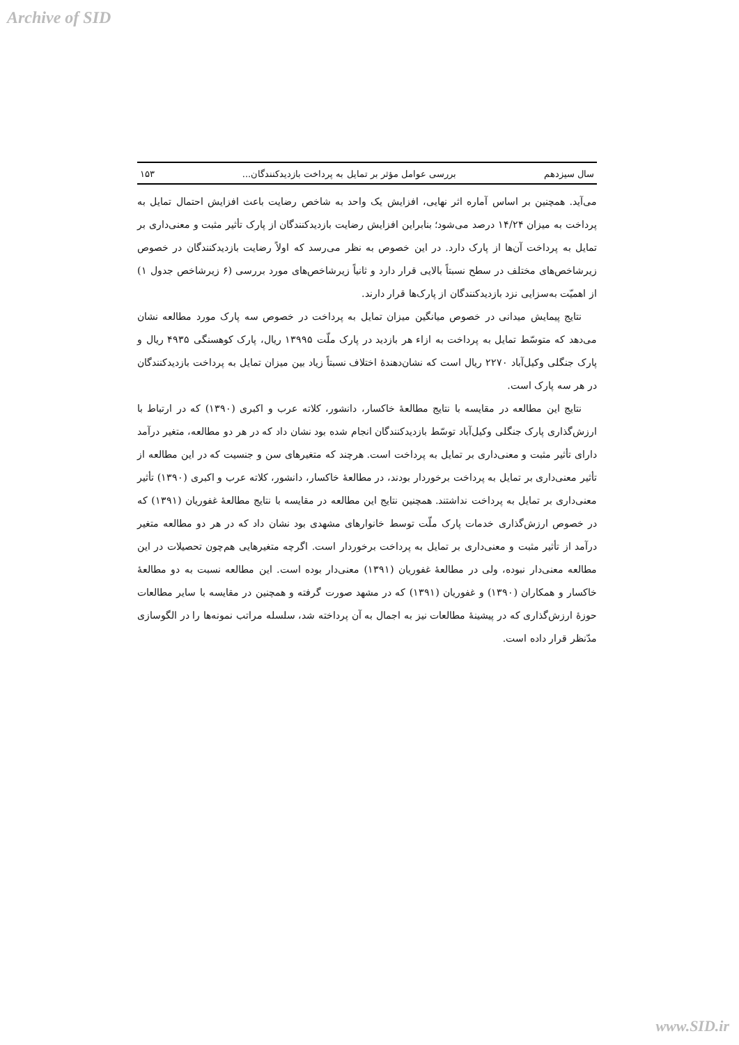Archive of SID
سال سیزدهم بررسی عوامل مؤثر بر تمایل به پرداخت بازدیدکنندگان... ۱۵۳
می‌آید. همچنین بر اساس آماره اثر نهایی، افزایش یک واحد به شاخص رضایت باعث افزایش احتمال تمایل به پرداخت به میزان ۱۴/۲۴ درصد می‌شود؛ بنابراین افزایش رضایت بازدیدکنندگان از پارک تأثیر مثبت و معنی‌داری بر تمایل به پرداخت آن‌ها از پارک دارد. در این خصوص به نظر می‌رسد که اولاً رضایت بازدیدکنندگان در خصوص زیرشاخص‌های مختلف در سطح نسبتاً بالایی قرار دارد و ثانیاً زیرشاخص‌های مورد بررسی (۶ زیرشاخص جدول ۱) از اهمیّت به‌سزایی نزد بازدیدکنندگان از پارک‌ها قرار دارند.
نتایج پیمایش میدانی در خصوص میانگین میزان تمایل به پرداخت در خصوص سه پارک مورد مطالعه نشان می‌دهد که متوسّط تمایل به پرداخت به ازاء هر بازدید در پارک ملّت ۱۳۹۹۵ ریال، پارک کوهسنگی ۴۹۳۵ ریال و پارک جنگلی وکیل‌آباد ۲۲۷۰ ریال است که نشان‌دهندهٔ اختلاف نسبتاً زیاد بین میزان تمایل به پرداخت بازدیدکنندگان در هر سه پارک است.
نتایج این مطالعه در مقایسه با نتایج مطالعهٔ خاکسار، دانشور، کلاته عرب و اکبری (۱۳۹۰) که در ارتباط با ارزش‌گذاری پارک جنگلی وکیل‌آباد توسّط بازدیدکنندگان انجام شده بود نشان داد که در هر دو مطالعه، متغیر درآمد دارای تأثیر مثبت و معنی‌داری بر تمایل به پرداخت است. هرچند که متغیرهای سن و جنسیت که در این مطالعه از تأثیر معنی‌داری بر تمایل به پرداخت برخوردار بودند، در مطالعهٔ خاکسار، دانشور، کلاته عرب و اکبری (۱۳۹۰) تأثیر معنی‌داری بر تمایل به پرداخت نداشتند. همچنین نتایج این مطالعه در مقایسه با نتایج مطالعهٔ غفوریان (۱۳۹۱) که در خصوص ارزش‌گذاری خدمات پارک ملّت توسط خانوارهای مشهدی بود نشان داد که در هر دو مطالعه متغیر درآمد از تأثیر مثبت و معنی‌داری بر تمایل به پرداخت برخوردار است. اگرچه متغیرهایی هم‌چون تحصیلات در این مطالعه معنی‌دار نبوده، ولی در مطالعهٔ غفوریان (۱۳۹۱) معنی‌دار بوده است. این مطالعه نسبت به دو مطالعهٔ خاکسار و همکاران (۱۳۹۰) و غفوریان (۱۳۹۱) که در مشهد صورت گرفته و همچنین در مقایسه با سایر مطالعات حوزهٔ ارزش‌گذاری که در پیشینهٔ مطالعات نیز به اجمال به آن پرداخته شد، سلسله مراتب نمونه‌ها را در الگوسازی مدّنظر قرار داده است.
www.SID.ir